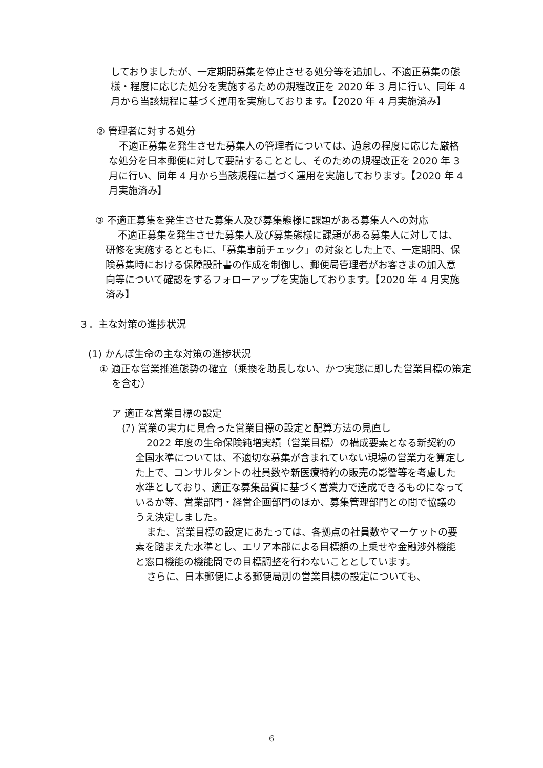しておりましたが、一定期間募集を停止させる処分等を追加し、不適正募集の態様・程度に応じた処分を実施するための規程改正を 2020 年 3 月に行い、同年 4 月から当該規程に基づく運用を実施しております。【2020 年 4 月実施済み】
② 管理者に対する処分
不適正募集を発生させた募集人の管理者については、過怠の程度に応じた厳格な処分を日本郵便に対して要請することとし、そのための規程改正を 2020 年 3 月に行い、同年 4 月から当該規程に基づく運用を実施しております。【2020 年 4 月実施済み】
③ 不適正募集を発生させた募集人及び募集態様に課題がある募集人への対応
不適正募集を発生させた募集人及び募集態様に課題がある募集人に対しては、研修を実施するとともに、「募集事前チェック」の対象とした上で、一定期間、保険募集時における保障設計書の作成を制御し、郵便局管理者がお客さまの加入意向等について確認をするフォローアップを実施しております。【2020 年 4 月実施済み】
３．主な対策の進捗状況
(1) かんぽ生命の主な対策の進捗状況
① 適正な営業推進態勢の確立（乗換を助長しない、かつ実態に即した営業目標の策定を含む）
ア 適正な営業目標の設定
(ｱ) 営業の実力に見合った営業目標の設定と配算方法の見直し
2022 年度の生命保険純増実績（営業目標）の構成要素となる新契約の全国水準については、不適切な募集が含まれていない現場の営業力を算定した上で、コンサルタントの社員数や新医療特約の販売の影響等を考慮した水準としており、適正な募集品質に基づく営業力で達成できるものになっているか等、営業部門・経営企画部門のほか、募集管理部門との間で協議のうえ決定しました。
また、営業目標の設定にあたっては、各拠点の社員数やマーケットの要素を踏まえた水準とし、エリア本部による目標額の上乗せや金融渉外機能と窓口機能の機能間での目標調整を行わないこととしています。
さらに、日本郵便による郵便局別の営業目標の設定についても、
6